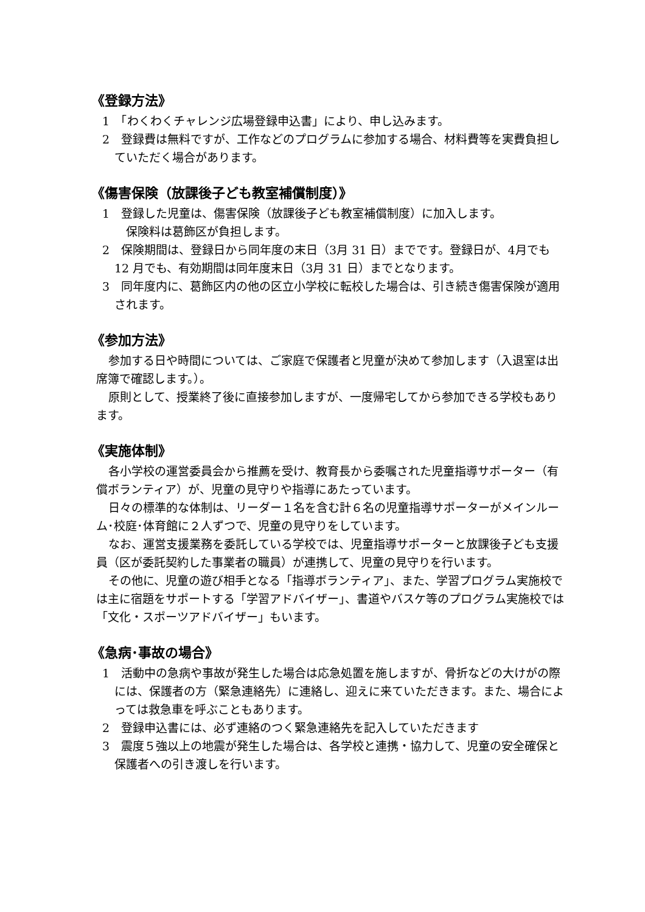《登録方法》
1　「わくわくチャレンジ広場登録申込書」により、申し込みます。
2　登録費は無料ですが、工作などのプログラムに参加する場合、材料費等を実費負担していただく場合があります。
《傷害保険（放課後子ども教室補償制度）》
1　登録した児童は、傷害保険（放課後子ども教室補償制度）に加入します。
　保険料は葛飾区が負担します。
2　保険期間は、登録日から同年度の末日（3月 31 日）までです。登録日が、4月でも 12 月でも、有効期間は同年度末日（3月 31 日）までとなります。
3　同年度内に、葛飾区内の他の区立小学校に転校した場合は、引き続き傷害保険が適用されます。
《参加方法》
参加する日や時間については、ご家庭で保護者と児童が決めて参加します（入退室は出席簿で確認します。）。
原則として、授業終了後に直接参加しますが、一度帰宅してから参加できる学校もあります。
《実施体制》
各小学校の運営委員会から推薦を受け、教育長から委嘱された児童指導サポーター（有償ボランティア）が、児童の見守りや指導にあたっています。
日々の標準的な体制は、リーダー１名を含む計６名の児童指導サポーターがメインルーム･校庭･体育館に２人ずつで、児童の見守りをしています。
なお、運営支援業務を委託している学校では、児童指導サポーターと放課後子ども支援員（区が委託契約した事業者の職員）が連携して、児童の見守りを行います。
その他に、児童の遊び相手となる「指導ボランティア」、また、学習プログラム実施校では主に宿題をサポートする「学習アドバイザー」、書道やバスケ等のプログラム実施校では「文化・スポーツアドバイザー」もいます。
《急病･事故の場合》
1　活動中の急病や事故が発生した場合は応急処置を施しますが、骨折などの大けがの際には、保護者の方（緊急連絡先）に連絡し、迎えに来ていただきます。また、場合によっては救急車を呼ぶこともあります。
2　登録申込書には、必ず連絡のつく緊急連絡先を記入していただきます
3　震度５強以上の地震が発生した場合は、各学校と連携・協力して、児童の安全確保と保護者への引き渡しを行います。